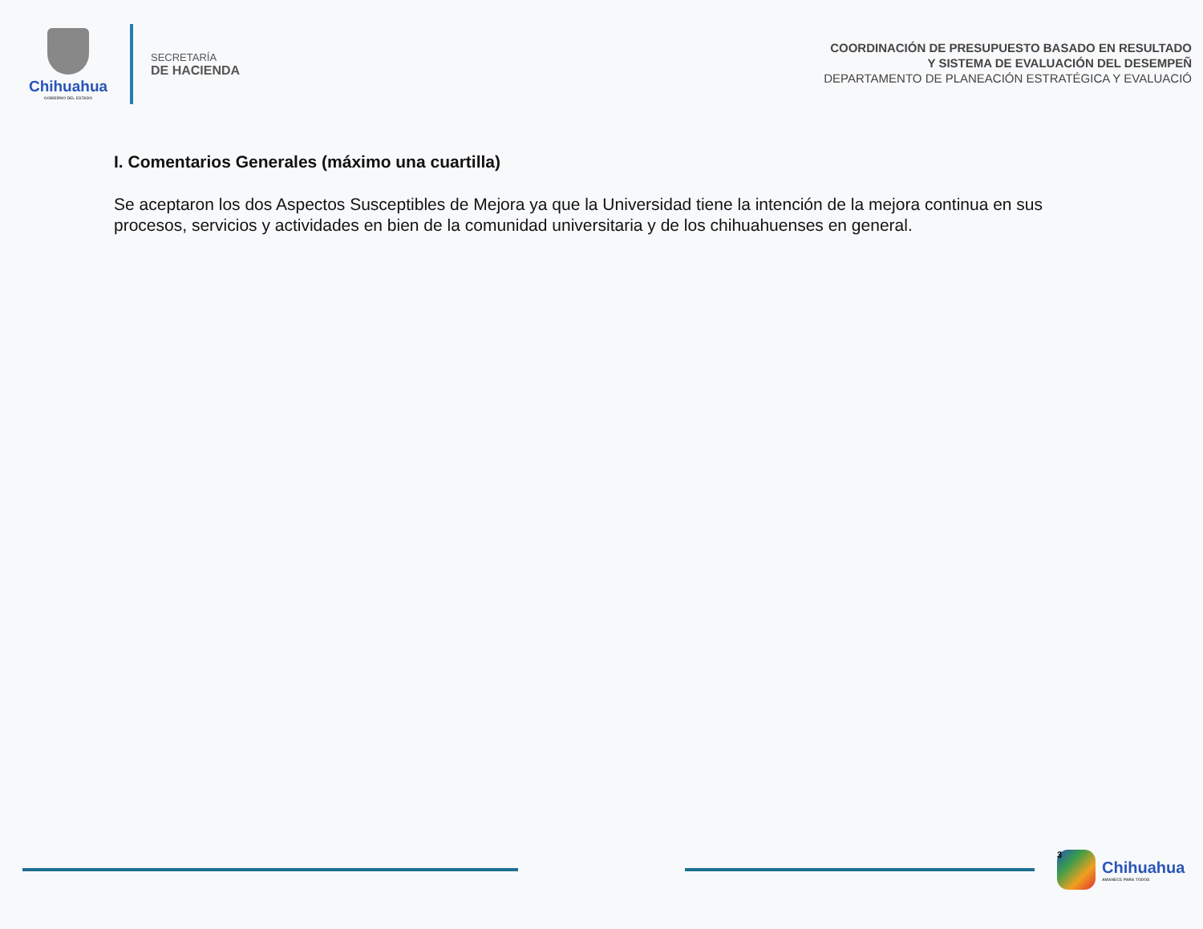Chihuahua
GOBIERNO DEL ESTADO
SECRETARÍA
DE HACIENDA
COORDINACIÓN DE PRESUPUESTO BASADO EN RESULTADO
Y SISTEMA DE EVALUACIÓN DEL DESEMPEÑ
DEPARTAMENTO DE PLANEACIÓN ESTRATÉGICA Y EVALUACIÓ
I. Comentarios Generales (máximo una cuartilla)
Se aceptaron los dos Aspectos Susceptibles de Mejora ya que la Universidad tiene la intención de la mejora continua en sus procesos, servicios y actividades en bien de la comunidad universitaria y de los chihuahuenses en general.
3
Chihuahua
AMANECE PARA TODOS